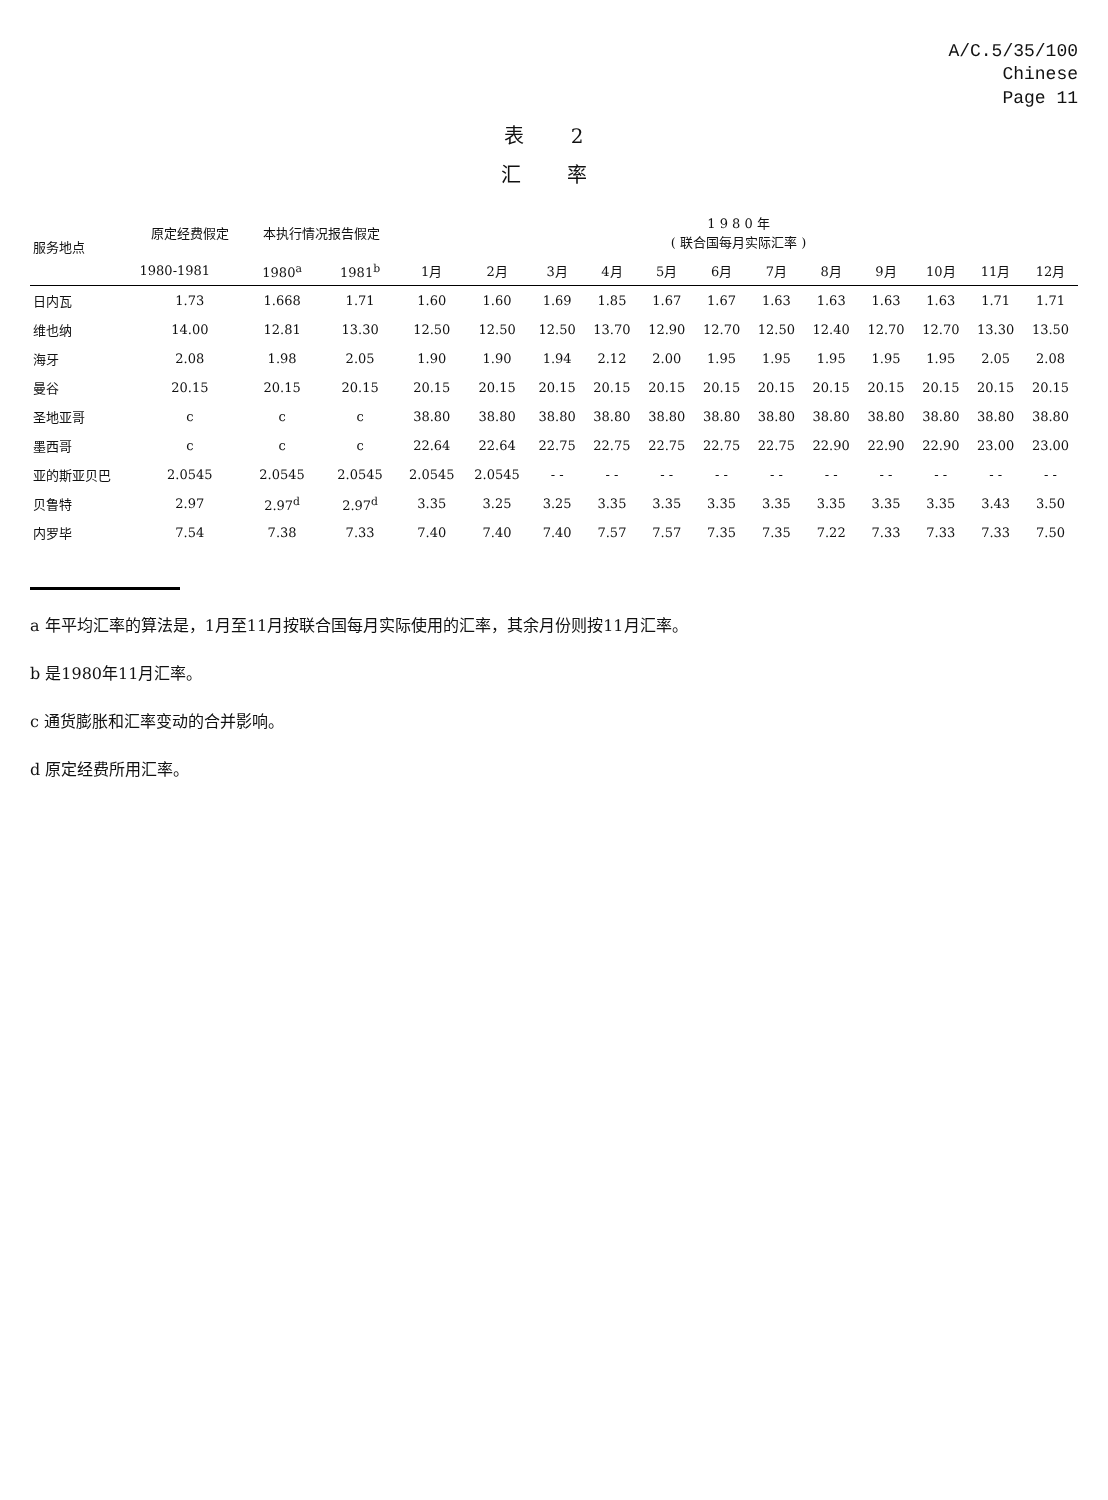A/C.5/35/100
Chinese
Page 11
表 2
汇 率
| 服务地点 | 原定经费假定 | 本执行情况报告假定 | | 1 9 8 0 年 ( 联合国每月实际汇率 ) | | | | | | | | | | | |
| --- | --- | --- | --- | --- | --- | --- | --- | --- | --- | --- | --- | --- | --- | --- | --- |
| | 1980-1981 | 1980<sup>a</sup> | 1981<sup>b</sup> | 1月 | 2月 | 3月 | 4月 | 5月 | 6月 | 7月 | 8月 | 9月 | 10月 | 11月 | 12月 |
| 日内瓦 | 1.73 | 1.668 | 1.71 | 1.60 | 1.60 | 1.69 | 1.85 | 1.67 | 1.67 | 1.63 | 1.63 | 1.63 | 1.63 | 1.71 | 1.71 |
| 维也纳 | 14.00 | 12.81 | 13.30 | 12.50 | 12.50 | 12.50 | 13.70 | 12.90 | 12.70 | 12.50 | 12.40 | 12.70 | 12.70 | 13.30 | 13.50 |
| 海牙 | 2.08 | 1.98 | 2.05 | 1.90 | 1.90 | 1.94 | 2.12 | 2.00 | 1.95 | 1.95 | 1.95 | 1.95 | 1.95 | 2.05 | 2.08 |
| 曼谷 | 20.15 | 20.15 | 20.15 | 20.15 | 20.15 | 20.15 | 20.15 | 20.15 | 20.15 | 20.15 | 20.15 | 20.15 | 20.15 | 20.15 | 20.15 |
| 圣地亚哥 | c | c | c | 38.80 | 38.80 | 38.80 | 38.80 | 38.80 | 38.80 | 38.80 | 38.80 | 38.80 | 38.80 | 38.80 | 38.80 |
| 墨西哥 | c | c | c | 22.64 | 22.64 | 22.75 | 22.75 | 22.75 | 22.75 | 22.75 | 22.90 | 22.90 | 22.90 | 23.00 | 23.00 |
| 亚的斯亚贝巴 | 2.0545 | 2.0545 | 2.0545 | 2.0545 | 2.0545 | - - | - - | - - | - - | - - | - - | - - | - - | - - | - - |
| 贝鲁特 | 2.97 | 2.97<sup>d</sup> | 2.97<sup>d</sup> | 3.35 | 3.25 | 3.25 | 3.35 | 3.35 | 3.35 | 3.35 | 3.35 | 3.35 | 3.35 | 3.43 | 3.50 |
| 内罗毕 | 7.54 | 7.38 | 7.33 | 7.40 | 7.40 | 7.40 | 7.57 | 7.57 | 7.35 | 7.35 | 7.22 | 7.33 | 7.33 | 7.33 | 7.50 |
a 年平均汇率的算法是，1月至11月按联合国每月实际使用的汇率，其余月份则按11月汇率。
b 是1980年11月汇率。
c 通货膨胀和汇率变动的合并影响。
d 原定经费所用汇率。